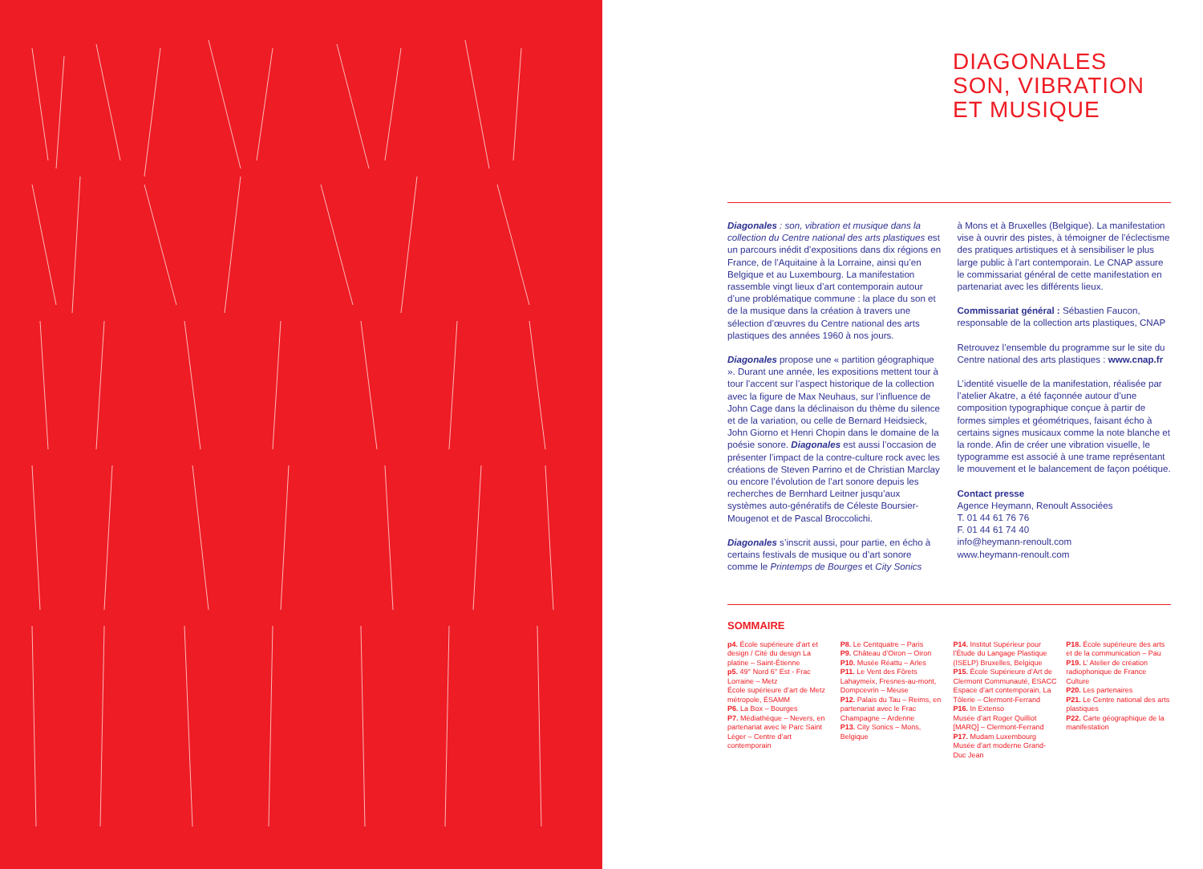DIAGONALES
SON, VIBRATION
ET MUSIQUE
Diagonales : son, vibration et musique dans la collection du Centre national des arts plastiques est un parcours inédit d’expositions dans dix régions en France, de l’Aquitaine à la Lorraine, ainsi qu’en Belgique et au Luxembourg. La manifestation rassemble vingt lieux d’art contemporain autour d’une problématique commune : la place du son et de la musique dans la création à travers une sélection d’œuvres du Centre national des arts plastiques des années 1960 à nos jours.
Diagonales propose une « partition géographique ». Durant une année, les expositions mettent tour à tour l’accent sur l’aspect historique de la collection avec la figure de Max Neuhaus, sur l’influence de John Cage dans la déclinaison du thème du silence et de la variation, ou celle de Bernard Heidsieck, John Giorno et Henri Chopin dans le domaine de la poésie sonore. Diagonales est aussi l’occasion de présenter l’impact de la contre-culture rock avec les créations de Steven Parrino et de Christian Marclay ou encore l’évolution de l’art sonore depuis les recherches de Bernhard Leitner jusqu’aux systèmes auto-génératifs de Céleste Boursier-Mougenot et de Pascal Broccolichi.
Diagonales s’inscrit aussi, pour partie, en écho à certains festivals de musique ou d’art sonore comme le Printemps de Bourges et City Sonics
à Mons et à Bruxelles (Belgique). La manifestation vise à ouvrir des pistes, à témoigner de l’éclectisme des pratiques artistiques et à sensibiliser le plus large public à l’art contemporain. Le CNAP assure le commissariat général de cette manifestation en partenariat avec les différents lieux.
Commissariat général : Sébastien Faucon, responsable de la collection arts plastiques, CNAP
Retrouvez l’ensemble du programme sur le site du Centre national des arts plastiques : www.cnap.fr
L’identité visuelle de la manifestation, réalisée par l’atelier Akatre, a été façonnée autour d’une composition typographique conçue à partir de formes simples et géométriques, faisant écho à certains signes musicaux comme la note blanche et la ronde. Afin de créer une vibration visuelle, le typogramme est associé à une trame représentant le mouvement et le balancement de façon poétique.
Contact presse
Agence Heymann, Renoult Associées
T. 01 44 61 76 76
F. 01 44 61 74 40
info@heymann-renoult.com
www.heymann-renoult.com
SOMMAIRE
p4. École supérieure d’art et design / Cité du design La platine – Saint-Étienne
p5. 49° Nord 6° Est - Frac Lorraine – Metz
École supérieure d’art de Metz métropole, ÉSAMM
P6. La Box – Bourges
P7. Médiathèque – Nevers, en partenariat avec le Parc Saint Léger – Centre d’art contemporain
P8. Le Centquatre – Paris
P9. Château d’Oiron – Oiron
P10. Musée Réattu – Arles
P11. Le Vent des Fôrets Lahaymeix, Fresnes-au-mont, Dompcevrin – Meuse
P12. Palais du Tau – Reims, en partenariat avec le Frac Champagne – Ardenne
P13. City Sonics – Mons, Belgique
P14. Institut Supérieur pour l’Étude du Langage Plastique (ISELP) Bruxelles, Belgique
P15. École Supérieure d’Art de Clermont Communauté, ESACC
Espace d’art contemporain, La Tôlerie – Clermont-Ferrand
P16. In Extenso
Musée d’art Roger Quilliot [MARQ] – Clermont-Ferrand
P17. Mudam Luxembourg Musée d’art moderne Grand-Duc Jean
P18. École supérieure des arts et de la communication – Pau
P19. L’ Atelier de création radiophonique de France Culture
P20. Les partenaires
P21. Le Centre national des arts plastiques
P22. Carte géographique de la manifestation